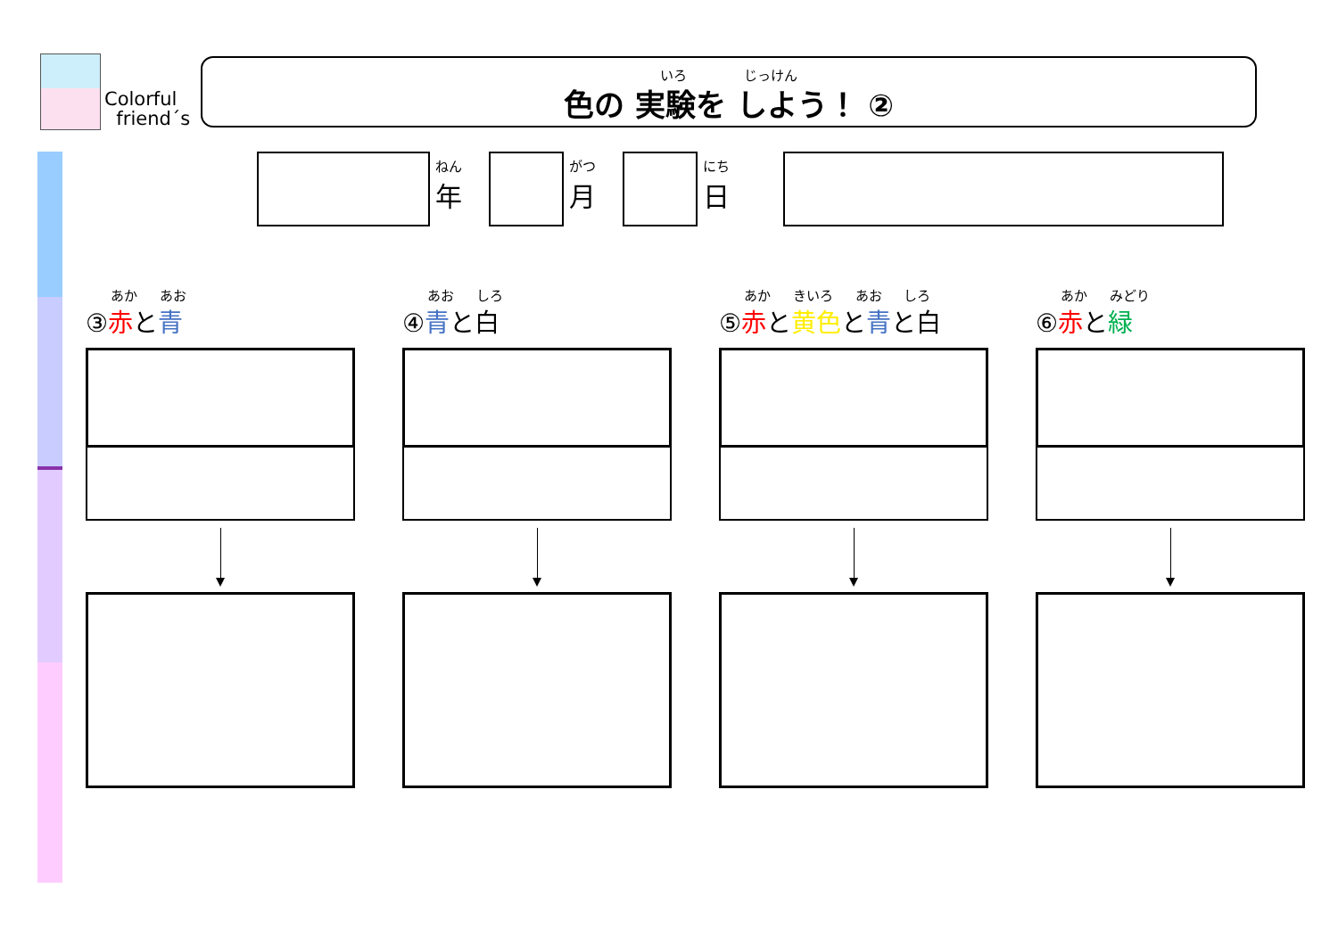Colorful
friend´s
いろ じっけん
色の 実験を しよう！ ②
ねん
年
がつ
月
にち
日
あか あお
③赤と青
あお しろ
④青と白
あか きいろ あお しろ
⑤赤と黄色と青と白
あか みどり
⑥赤と緑